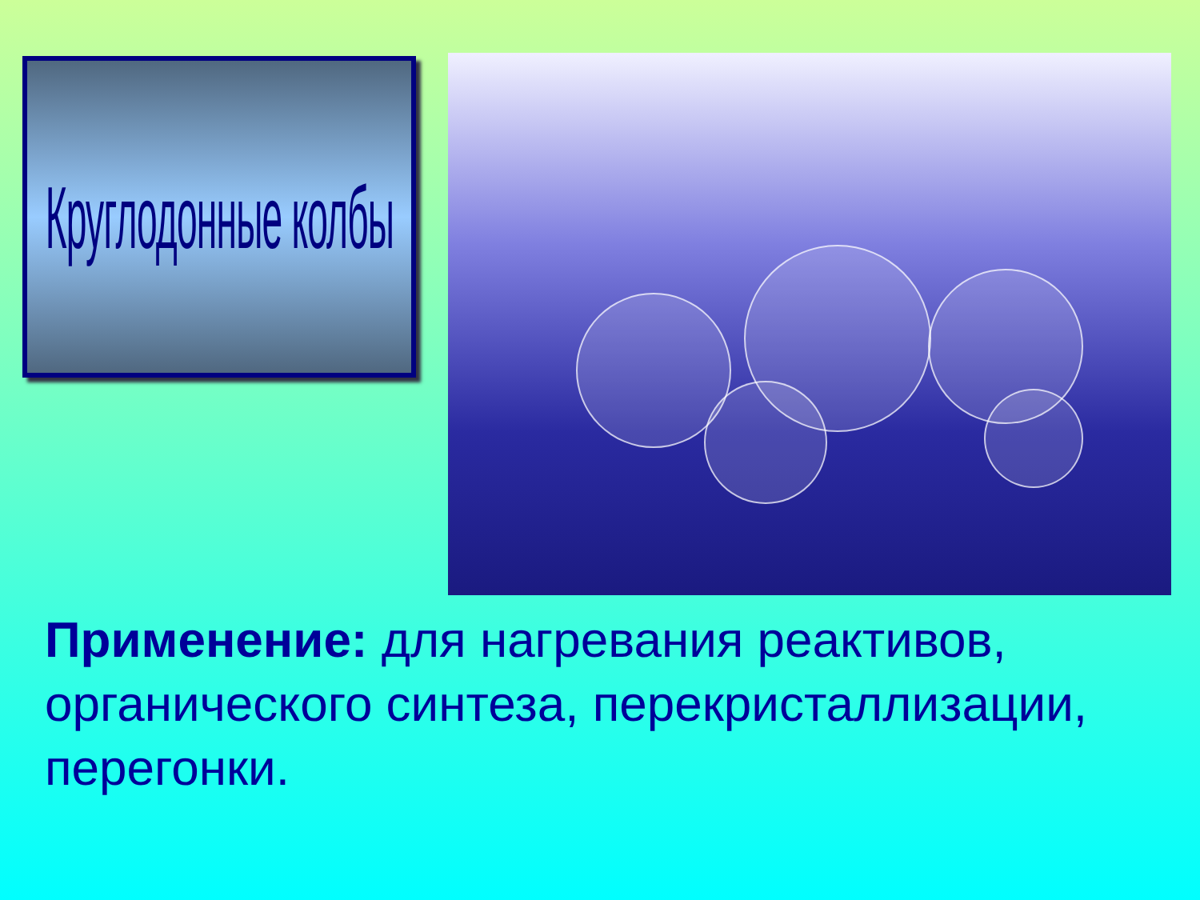Круглодонные колбы
Применение: для нагревания реактивов, органического синтеза, перекристаллизации, перегонки.